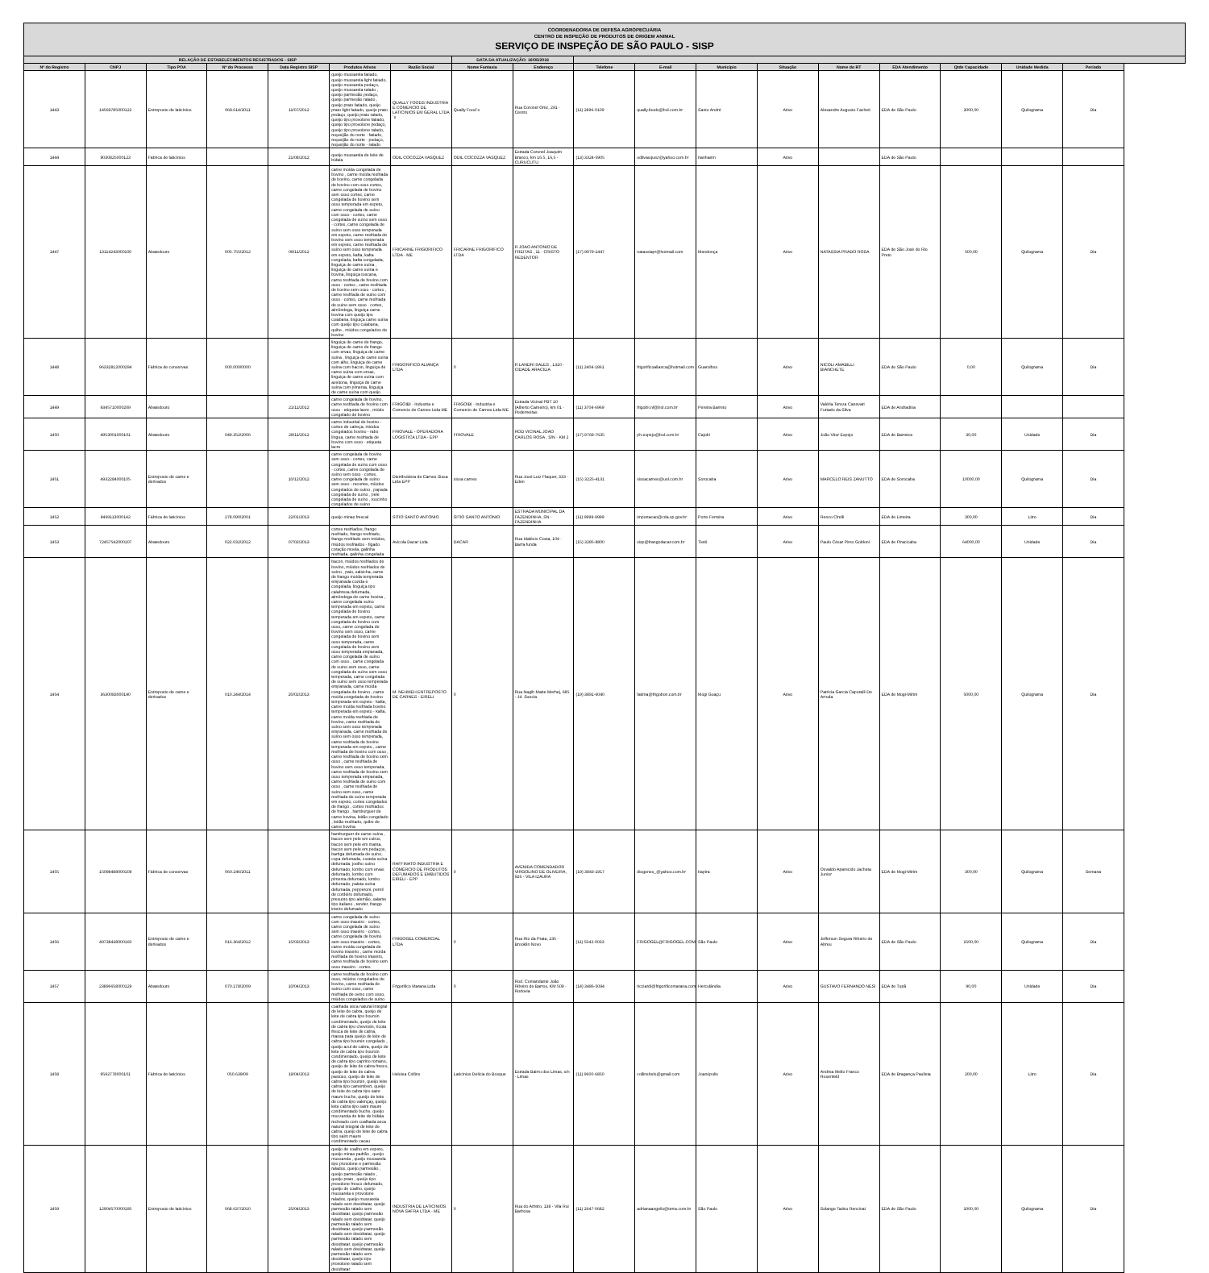| COORDENADORIA DE DEFESA AGROPECUÁRIA CENTRO DE INSPEÇÃO DE PRODUTOS DE ORIGEM ANIMAL SERVIÇO DE INSPEÇÃO DE SÃO PAULO - SISP | | | | | | | | | | | | | | | | | |
| RELAÇÃO DE ESTABELECIMENTOS REGISTRADOS - SISP | | | | | | | DATA DA ATUALIZAÇÃO: 16/05/2018 | | | | | | | | | | |
| Nº do Registro | CNPJ | Tipo POA | Nº do Processo | Data Registro SISP | Produtos Ativos | Razão Social | Nome Fantasia | Endereço | Telefone | E-mail | Município | Situação | Nome do RT | EDA Atendimento | Qtde Capacidade | Unidade Medida | Período |
| 1443 | 14569785000122 | Entreposto de laticínios | 068.614/2011 | 11/07/2012 | queijo mussarela fatiado, queijo mussarela light fatiado, queijo mussarela pedaço, queijo mussarela ralado , queijo parmesão pedaço, queijo parmesão ralado , queijo prato fatiado, queijo prato light fatiado, queijo prato pedaço, queijo prato ralado, queijo tipo provolone fatiado, queijo tipo provolone pedaço, queijo tipo provolone ralado, requeijão do norte - fatiado, requeijão do norte - pedaço, requeijão do norte - ralado | QUALLY FOODS INDUSTRIA E COMERCIO DE LATICINIOS EM GERAL LTDA´s | Qually Food´s | Rua Coronel Ortiz, 291 - Centro | (11) 2896-0109 | qually.foods@bol.com.br | Santo André | Ativo | Alexandre Augusto Facheti | EDA de São Paulo | 2000,00 | Quilograma | Dia |
| 1444 | 9030825000123 | Fábrica de laticínios | | 21/08/2012 | queijo mussarela de leite de búfala | ODIL COCOZZA VASQUEZ | ODIL COCOZZA VASQUEZ | Estrada Coronel Joaquim Branco, km 16.5, 16,5 - CURUCUTU | (13) 3324-5905 | odilvasquez@yahoo.com.br | Itanhaém | Ativo | | EDA de São Paulo | | | |
| 1447 | 13114243000100 | Abatedouro | 005.755/2012 | 09/11/2012 | carne moída congelada de bovino , carne moída resfriada de bovino, carne congelada de bovino com osso cortes, carne congelada de bovino sem osso cortes, carne congelada de bovino sem osso temperada em espeto, carne congelada de suíno com osso - cortes, carne congelada de suíno sem osso - cortes, carne congelada de suíno sem osso temperada em espeto, carne resfriada de bovino sem osso temperada em espeto, carne resfriada de suíno sem osso temperada em espeto, kafta, kafta congelada, kafta congelada, linguiça de carne suína , linguiça de carne suína e bovina, linguiça toscana, carne resfriada de bovino com osso - cortes , carne resfriada de bovino sem osso - cortes , carne resfriada de suíno com osso - cortes, carne resfriada de suíno sem osso - cortes, almôndega, linguiça carne bovina com queijo tipo cuiabana, linguiça carne suína com queijo tipo cuiabana, quibe , miúdos congelados de bovino | FRICARNE FRIGORIFICO LTDA - ME | FRICARNE FRIGORIFICO LTDA | R JOAO ANTONIO DE FREITAS , 11 - CRISTO REDENTOR | (17) 9979-1447 | natassiapr@hotmail.com | Mendonça | Ativo | NATASSIA PRADO ROSA | EDA de São José do Rio Preto | 500,00 | Quilograma | Dia |
| 1448 | 96332812000294 | Fábrica de conservas | 000.000/0000 | | linguiça de carne de frango, linguiça de carne de frango com ervas, linguiça de carne suína , linguiça de carne suína com alho, linguiça de carne suína com bacon, linguiça de carne suína com ervas, linguiça de carne suína com azeitona, linguiça de carne suína com pimenta, linguiça de carne suína com queijo | FRIGORIFICO ALIANÇA LTDA | 0 | R LANDRI SALES , 1310 - CIDADE ARACILIA | (11) 2404-1861 | frigorificoalianca@hotmail.com | Guarulhos | Ativo | NICOLI AMABILLI BIANCHETE | EDA de São Paulo | 0,00 | Quilograma | Dia |
| 1449 | 9345710000209 | Abatedouro | | 21/11/2012 | carne congelada de bovino, carne resfriada de bovino com osso - etiqueta lacre , miúdo congelado de bovino | FRIGOIBI - Industria e Comercio de Carnes Ltda ME | FRIGOIBI - Industria e Comercio de Carnes Ltda ME | Estrada Vicinal PBT 10 (Alberto Carneiro), km 01 - Pederneiras | (11) 3704-6969 | frigoibi.nf@bol.com.br | Pereira Barreto | Ativo | Valéria Tereza Canevari Furtado da Silva | EDA de Andradina | | | |
| 1450 | 4953001000101 | Abatedouro | 049.352/2006 | 29/11/2012 | carne industrial de bovino - cortes de cabeça, miúdos congelados bovino - rabo língua, carne resfriada de bovino com osso - etiqueta lacre | FRIOVALE - OPERADORA LOGISTICA LTDA - EPP | FRIOVALE | ROD VICINAL JOAO CARLOS ROSA , S/N - KM 2 | (17) 9769-7635 | ph.espejo@bol.com.br | Cajobi | Ativo | João Vitor Espejo | EDA de Barretos | 30,00 | Unidade | Dia |
| 1451 | 4932284000105 | Entreposto de carne e derivados | | 10/12/2012 | carne congelada de bovino sem osso - cortes, carne congelada de suíno com osso - cortes, carne congelada de suíno sem osso - cortes, carne congelada de suíno sem osso - recortes, miúdos congelados de suíno , papada congelada de suíno , pele congelada de suíno , toucinho congelados de suíno | Distribuidora de Carnes Sissa Ltda EPP | sissa carnes | Rua José Luiz Flaquer, 333 - Eden | (15) 3225-4131 | sissacarnes@uol.com.br | Sorocaba | Ativo | MARCELO REIS ZANUTTO | EDA de Sorocaba | 10000,00 | Quilograma | Dia |
| 1452 | 8469113000142 | Fábrica de laticínios | 278.090/2001 | 22/01/2013 | queijo minas frescal | SITIO SANTO ANTONIO | SITIO SANTO ANTONIO | ESTRADA MUNICIPAL DA FAZENDINHA, SN - FAZENDINHA | (11) 9999-9999 | importacao@cda.sp.gov.br | Porto Ferreira | Ativo | Renzo Cirelli | EDA de Limeira | 300,00 | Litro | Dia |
| 1453 | 72457542000107 | Abatedouro | 022.032/2012 | 07/02/2013 | cortes resfriados, frango resfriado, frango resfriado, frango resfriado sem miúdos, miúdos resfriados - fígado coração moela, galinha resfriada, galinha congelada | Avícola Dacar Ltda | DACAR | Rua Idalécio Costa, 104 - Barra funda | (15) 3285-8800 | sisp@frangodacar.com.br | Tietê | Ativo | Paulo César Pires Goldoni | EDA de Piracicaba | 64000,00 | Unidade | Dia |
| 1454 | 3630083000190 | Entreposto de carne e derivados | 010.244/2014 | 20/02/2013 | bacon, miúdos resfriados de bovino, miúdos resfriados de suíno , paio, salsicha, carne de frango moída temperada empanada cozida e congelada, linguiça tipo calabresa defumada, almôndega de carne bovina , carne congelada suíno temperada em espeto, carne congelada de bovino temperada em espeto, carne congelada de bovino com osso, carne congelada de bovino sem osso, carne congelada de bovino sem osso temperada, carne congelada de bovino sem osso temperada empanada, carne congelada de suíno com osso , carne congelada de suíno sem osso, carne congelada de suíno sem osso temperada, carne congelada de suíno sem osso temperada empanada, carne moída congelada de bovino , carne moída congelada de bovino temperada em espeto - kafta, carne moída resfriada bovino temperada em espeto - kafta, carne moída resfriada de bovino, carne resfriada de suíno sem osso temperada empanada, carne resfriada de suíno sem osso temperada, carne resfriada de bovino temperada em espeto , carne resfriada de bovino com osso , carne resfriada de bovino sem osso , carne resfriada de bovino sem osso temperada, carne resfriada de bovino sem osso temperada empanada, carne resfriada de suíno com osso , carne resfriada de suíno sem osso, carne resfriada de suíno temperada em espeto, cortes congelados de frango , cortes resfriados de frango , hamburguer de carne bovina, leitão congelado , leitão resfriado, quibe de carne bovina | M. NEHMEH ENTREPOSTO DE CARNES - EIRELI | 0 | Rua Nagib Matte Merhej, 685 - Jd. Suecia | (19) 3891-6040 | fatima@frigobon.com.br | Mogi Guaçu | Ativo | Patricia Garcia Caporalli De Arruda | EDA de Mogi-Mirim | 5000,00 | Quilograma | Dia |
| 1455 | 15098488000109 | Fábrica de conservas | 060.246/2011 | | hamburguer de carne suína , bacon sem pele em cubos, bacon sem pele em manta, bacon sem pele em pedaços, barriga defumada de suíno, copa defumada, costela suína defumada, joelho suíno defumado, lombo com ervas defumado, lombo com pimenta defumado, lombo defumado, paleta suína defumada, pepperoni, pernil de cordeiro defumado, presunto tipo alemão, salame tipo italiano , tender, frango inteiro defumado | RAFFINATO INDUSTRIA E COMÉRCIO DE PRODUTOS DEFUMADOS E EMBUTIDOS EIRELI - EPP | 0 | AVENIDA COMENDADOR VIRGOLINO DE OLIVEIRA, 926 - VILA IZAURA | (19) 3843-1917 | diogenes_@yahoo.com.br | Itapira | Ativo | Osvaldo Aparecido Jacheta Junior | EDA de Mogi-Mirim | 300,00 | Quilograma | Semana |
| 1456 | 49738438000160 | Entreposto de carne e derivados | 016.364/2012 | 15/03/2013 | carne congelada de suíno com osso traseiro - cortes, carne congelada de suíno sem osso traseiro - cortes, carne congelada de bovino sem osso traseiro - cortes, carne moída congelada de bovino traseiro , carne moída resfriada de bovino traseiro, carne resfriada de bovino sem osso traseiro - cortes | FRIGOGEL COMERCIAL LTDA | 0 | Rua Rio da Prata, 235 - Brooklin Novo | (11) 5542-0033 | FRIGOGEL@FRIGOGEL.COM.BR | São Paulo | Ativo | Jefferson Segura Ribeiro de Abreu | EDA de São Paulo | 1500,00 | Quilograma | Dia |
| 1457 | 23896658000129 | Abatedouro | 070.178/2009 | 10/04/2013 | carne resfriada de bovino com osso, miúdos congelados de bovino, carne resfriada de suíno com osso, carne resfriada de ovino com osso, miúdos congelados de suíno | Frigorifico Marana Ltda | 0 | Rod. Comandante João Ribeiro de Barros, KM 509 - Rodovia | (14) 3486-5094 | ricciardi@frigorificomarana.com.br | Herculândia | Ativo | GUSTAVO FERNANDO NESI | EDA de Tupã | 90,00 | Unidade | Dia |
| 1458 | 9592778000101 | Fábrica de laticínios | 050.639/09 | 19/04/2013 | coalhada seca natural integral de leite de cabra, queijo de leite de cabra tipo boursin condimentado, queijo de leite de cabra tipo chevrotin, ricota fresca de leite de cabra, massa para queijo de leite de cabra tipo boursin congelado , queijo azul de cabra, queijo de leite de cabra tipo boursin condimentado, queijo de leite de cabra tipo caprino romano, queijo de leite de cabra fresco, queijo de leite de cabra pastoso, queijo de leite de cabra tipo boursin, queijo leite cabra tipo camembert, queijo de leite de cabra tipo saint maure buche, queijo de leite de cabra tipo valençay, queijo leite cabra tipo saint maure condimentado buche, queijo mozzarela de leite de búfala recheado com coalhada seca natural integral de leite de cabra, queijo de leite de cabra tipo saint maure condimentado cacau | Heloisa Collins | Laticinios Delicia do Bosque | Estrada Bairro dos Limas, s/n - Limas | (11) 9600-6850 | collinshelo@gmail.com | Joanópolis | Ativo | Andrea Mello Franco Rosenfeld | EDA de Bragança Paulista | 200,00 | Litro | Dia |
| 1459 | 12904570000195 | Entreposto de laticínios | 068.637/2010 | 25/04/2013 | queijo de coalho em espeto, queijo minas padrão , queijo mussarela , queijo mussarela tipo provolone e parmesão ralados, queijo parmesão , queijo parmesão ralado , queijo prato , queijo tipo provolone fresco defumado, queijo de coalho, queijo mussarela e provolone ralados, queijo mussarela ralado sem desidratar, queijo parmesão ralado sem desidratar, queijo parmesão ralado sem desidratar, queijo parmesão ralado sem desidratar, queijo parmesão ralado sem desidratar, queijo parmesão ralado sem desidratar, queijo parmesão ralado sem desidratar, queijo parmesão ralado sem desidratar, queijo tipo provolone ralado sem desidratar | INDUSTRIA DE LATICINIOS NOVA SAFRA LTDA - ME | 0 | Rua do Arbitro, 138 - Vila Rui Barbosa | (11) 2647-0682 | adrianaangelis@terra.com.br | São Paulo | Ativo | Solange Tadeu Rencinai | EDA de São Paulo | 1000,00 | Quilograma | Dia |